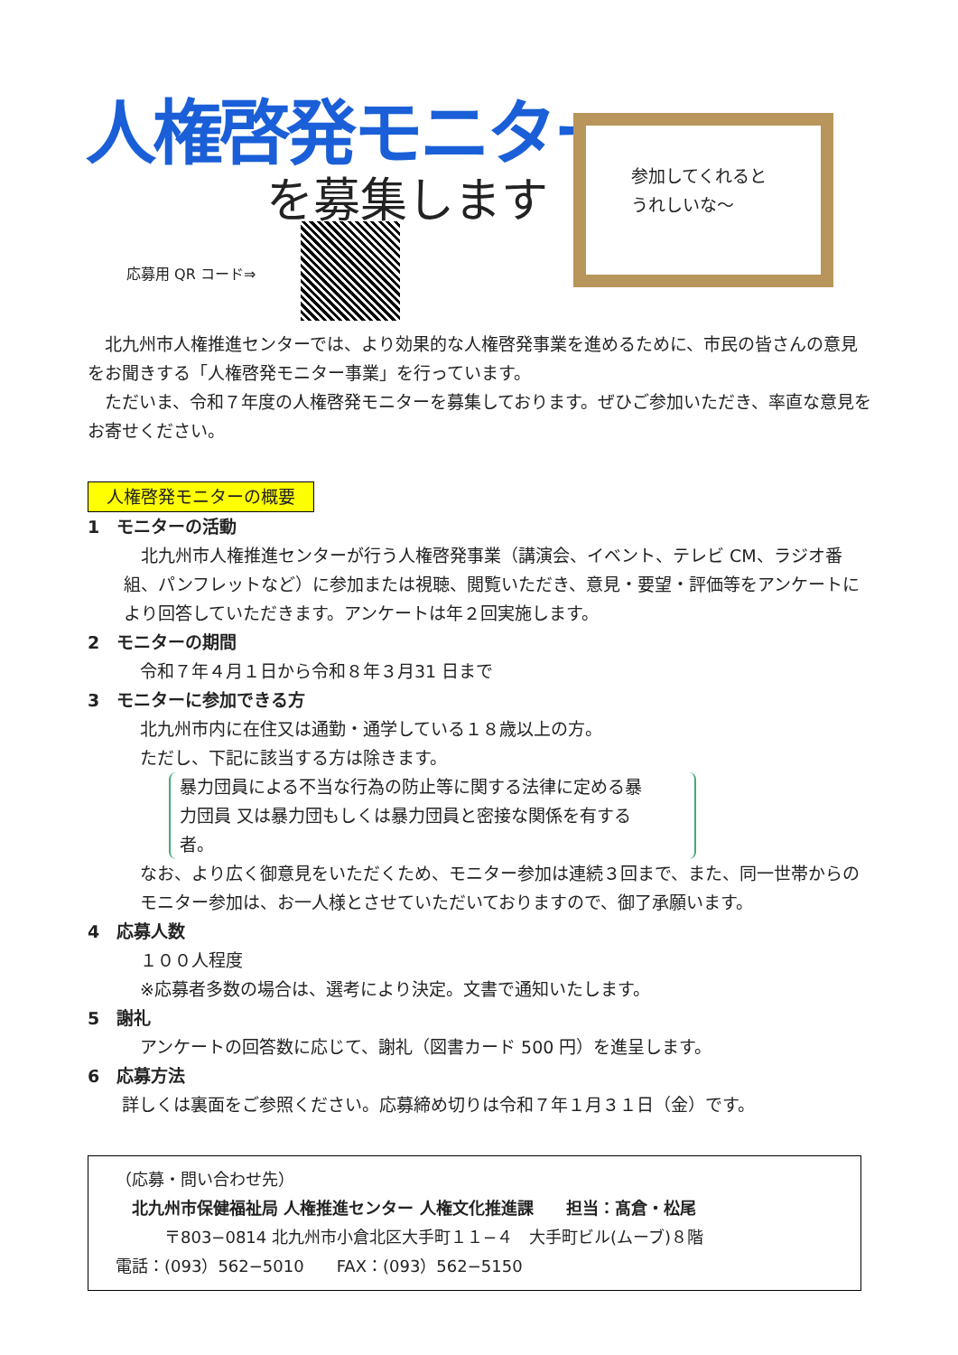人権啓発モニター
を募集します
応募用 QR コード⇒
参加してくれると
うれしいな～
　北九州市人権推進センターでは、より効果的な人権啓発事業を進めるために、市民の皆さんの意見をお聞きする「人権啓発モニター事業」を行っています。
　ただいま、令和７年度の人権啓発モニターを募集しております。ぜひご参加いただき、率直な意見をお寄せください。
人権啓発モニターの概要
1　モニターの活動
　北九州市人権推進センターが行う人権啓発事業（講演会、イベント、テレビ CM、ラジオ番組、パンフレットなど）に参加または視聴、閲覧いただき、意見・要望・評価等をアンケートにより回答していただきます。アンケートは年２回実施します。
2　モニターの期間
令和７年４月１日から令和８年３月31 日まで
3　モニターに参加できる方
北九州市内に在住又は通勤・通学している１８歳以上の方。
ただし、下記に該当する方は除きます。
暴力団員による不当な行為の防止等に関する法律に定める暴力団員 又は暴力団もしくは暴力団員と密接な関係を有する者。
なお、より広く御意見をいただくため、モニター参加は連続３回まで、また、同一世帯からのモニター参加は、お一人様とさせていただいておりますので、御了承願います。
4　応募人数
１００人程度
※応募者多数の場合は、選考により決定。文書で通知いたします。
5　謝礼
アンケートの回答数に応じて、謝礼（図書カード 500 円）を進呈します。
6　応募方法
詳しくは裏面をご参照ください。応募締め切りは令和７年１月３１日（金）です。
（応募・問い合わせ先）
　北九州市保健福祉局 人権推進センター 人権文化推進課　　担当：髙倉・松尾
　　　〒803−0814 北九州市小倉北区大手町１１−４　大手町ビル(ムーブ)８階
電話：(093）562−5010　　FAX：(093）562−5150